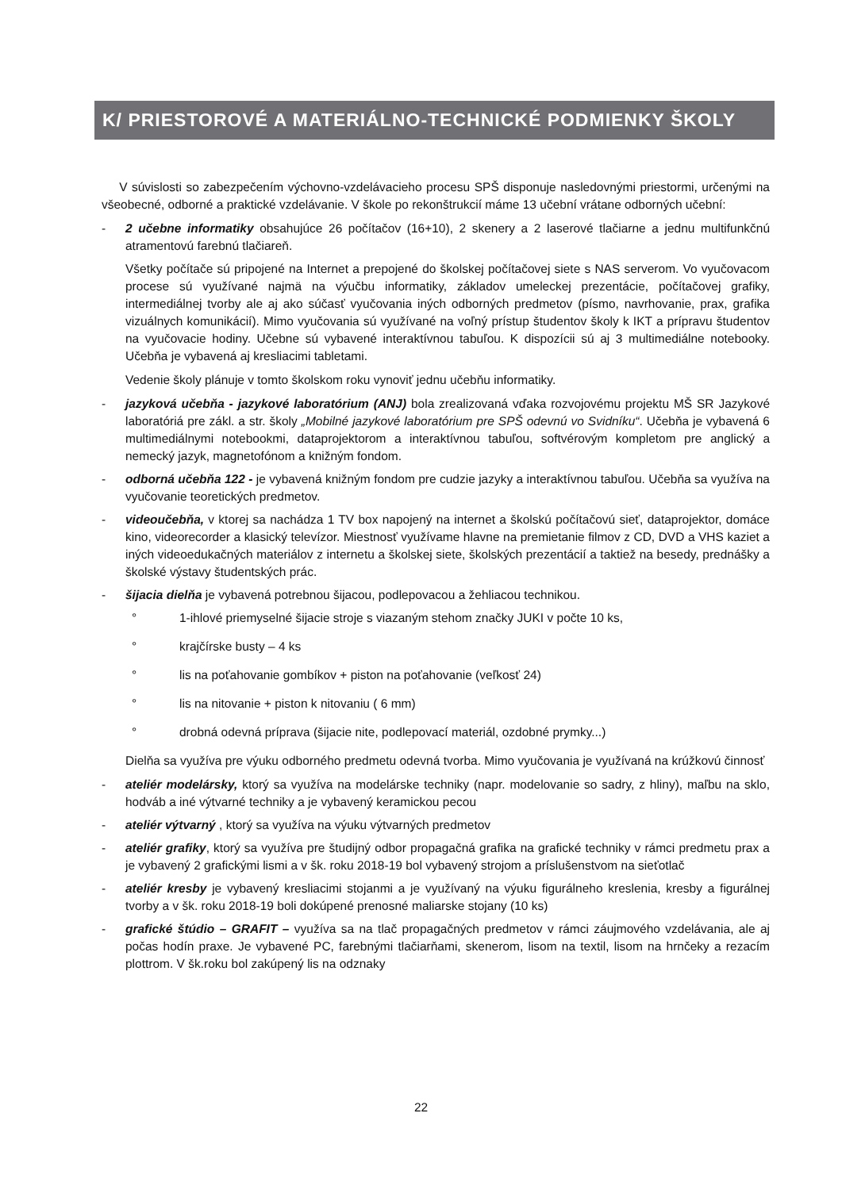K/ PRIESTOROVÉ A MATERIÁLNO-TECHNICKÉ PODMIENKY ŠKOLY
V súvislosti so zabezpečením výchovno-vzdelávacieho procesu SPŠ disponuje nasledovnými priestormi, určenými na všeobecné, odborné a praktické vzdelávanie. V škole po rekonštrukcií máme 13 učební vrátane odborných učební:
- 2 učebne informatiky obsahujúce 26 počítačov (16+10), 2 skenery a 2 laserové tlačiarne a jednu multifunkčnú atramentovú farebnú tlačiareň.
Všetky počítače sú pripojené na Internet a prepojené do školskej počítačovej siete s NAS serverom. Vo vyučovacom procese sú využívané najmä na výučbu informatiky, základov umeleckej prezentácie, počítačovej grafiky, intermediálnej tvorby ale aj ako súčasť vyučovania iných odborných predmetov (písmo, navrhovanie, prax, grafika vizuálnych komunikácií). Mimo vyučovania sú využívané na voľný prístup študentov školy k IKT a prípravu študentov na vyučovacie hodiny. Učebne sú vybavené interaktívnou tabuľou. K dispozícii sú aj 3 multimediálne notebooky. Učebňa je vybavená aj kresliacimi tabletami.
Vedenie školy plánuje v tomto školskom roku vynoviť jednu učebňu informatiky.
- jazyková učebňa - jazykové laboratórium (ANJ) bola zrealizovaná vďaka rozvojovému projektu MŠ SR Jazykové laboratóriá pre zákl. a str. školy „Mobilné jazykové laboratórium pre SPŠ odevnú vo Svidníku“. Učebňa je vybavená 6 multimediálnymi notebookmi, dataprojektorom a interaktívnou tabuľou, softvérovým kompletom pre anglický a nemecký jazyk, magnetofónom a knižným fondom.
- odborná učebňa 122 - je vybavená knižným fondom pre cudzie jazyky a interaktívnou tabuľou. Učebňa sa využíva na vyučovanie teoretických predmetov.
- videoučebňa, v ktorej sa nachádza 1 TV box napojený na internet a školskú počítačovú sieť, dataprojektor, domáce kino, videorecorder a klasický televízor. Miestnosť využívame hlavne na premietanie filmov z CD, DVD a VHS kaziet a iných videoedukačných materiálov z internetu a školskej siete, školských prezentácií a taktiež na besedy, prednášky a školské výstavy študentských prác.
- šijacia dielňa je vybavená potrebnou šijacou, podlepovacou a žehliacou technikou.
° 1-ihlové priemyselné šijacie stroje s viazaným stehom značky JUKI v počte 10 ks,
° krajčírske busty – 4 ks
° lis na poťahovanie gombíkov + piston na poťahovanie (veľkosť 24)
° lis na nitovanie + piston k nitovaniu ( 6 mm)
° drobná odevná príprava (šijacie nite, podlepovací materiál, ozdobné prymky...)
Dielňa sa využíva pre výuku odborného predmetu odevná tvorba. Mimo vyučovania je využívaná na krúžkovú činnosť
- ateliér modelársky, ktorý sa využíva na modelárske techniky (napr. modelovanie so sadry, z hliny), maľbu na sklo, hodváb a iné výtvarné techniky a je vybavený keramickou pecou
- ateliér výtvarný , ktorý sa využíva na výuku výtvarných predmetov
- ateliér grafiky, ktorý sa využíva pre študijný odbor propagačná grafika na grafické techniky v rámci predmetu prax a je vybavený 2 grafickými lismi a v šk. roku 2018-19 bol vybavený strojom a príslušenstvom na sieťotlač
- ateliér kresby je vybavený kresliacimi stojanmi a je využívaný na výuku figurálneho kreslenia, kresby a figurálnej tvorby a v šk. roku 2018-19 boli dokúpené prenosné maliarske stojany (10 ks)
- grafické štúdio – GRAFIT – využíva sa na tlač propagačných predmetov v rámci záujmového vzdelávania, ale aj počas hodín praxe. Je vybavené PC, farebnými tlačiarňami, skenerom, lisom na textil, lisom na hrnčeky a rezacím plottrom. V šk.roku bol zakúpený lis na odznaky
22